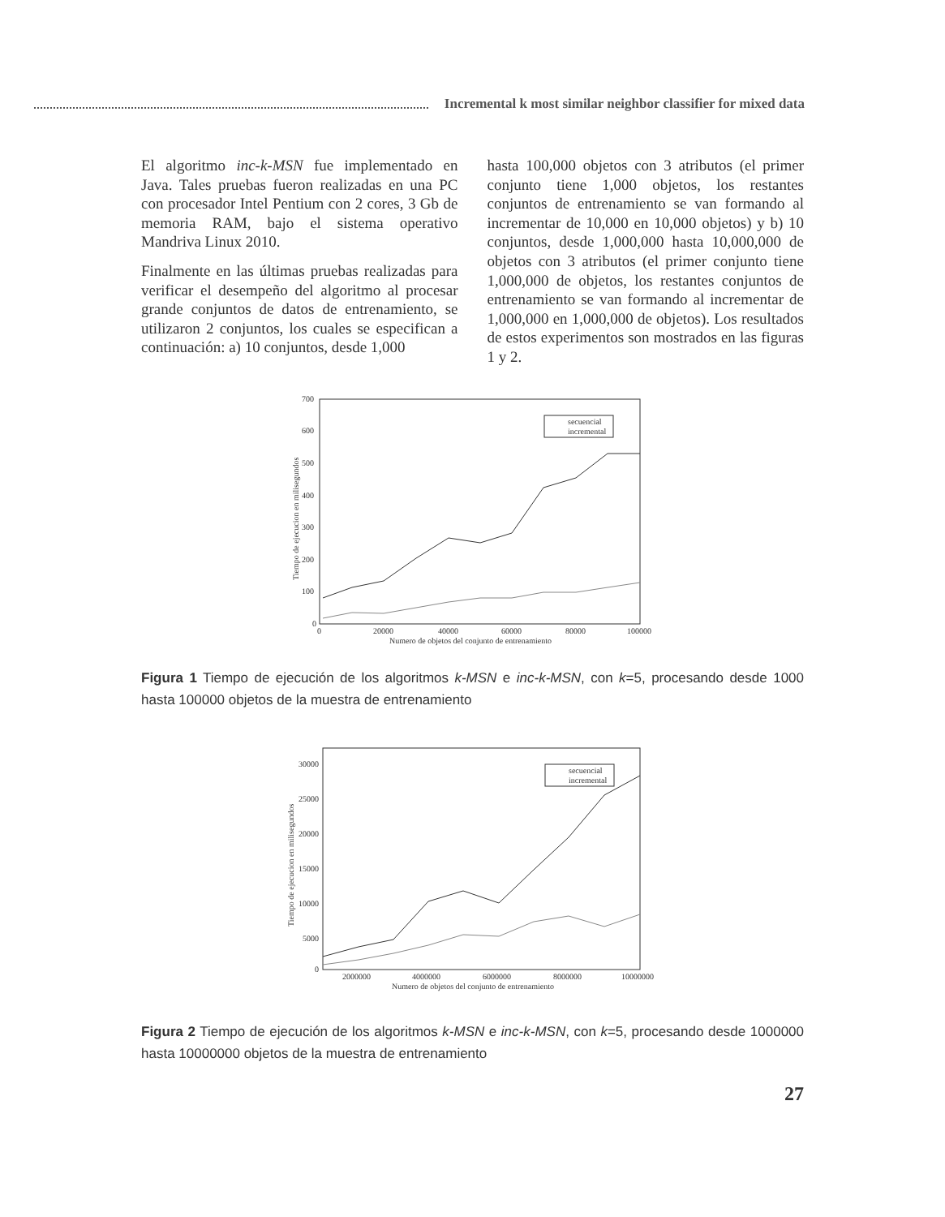Incremental k most similar neighbor classifier for mixed data
El algoritmo inc-k-MSN fue implementado en Java. Tales pruebas fueron realizadas en una PC con procesador Intel Pentium con 2 cores, 3 Gb de memoria RAM, bajo el sistema operativo Mandriva Linux 2010.
Finalmente en las últimas pruebas realizadas para verificar el desempeño del algoritmo al procesar grande conjuntos de datos de entrenamiento, se utilizaron 2 conjuntos, los cuales se especifican a continuación: a) 10 conjuntos, desde 1,000
hasta 100,000 objetos con 3 atributos (el primer conjunto tiene 1,000 objetos, los restantes conjuntos de entrenamiento se van formando al incrementar de 10,000 en 10,000 objetos) y b) 10 conjuntos, desde 1,000,000 hasta 10,000,000 de objetos con 3 atributos (el primer conjunto tiene 1,000,000 de objetos, los restantes conjuntos de entrenamiento se van formando al incrementar de 1,000,000 en 1,000,000 de objetos). Los resultados de estos experimentos son mostrados en las figuras 1 y 2.
700
600
500
400
300
200
100
0
0
20000
40000
60000
80000
100000
Numero de objetos del conjunto de entrenamiento
Tiempo de ejecucion en milisegundos
secuencial
incremental
Figura 1 Tiempo de ejecución de los algoritmos k-MSN e inc-k-MSN, con k=5, procesando desde 1000 hasta 100000 objetos de la muestra de entrenamiento
30000
25000
20000
15000
10000
5000
0
2000000
4000000
6000000
8000000
10000000
Numero de objetos del conjunto de entrenamiento
Tiempo de ejecucion en milisegundos
secuencial
incremental
Figura 2 Tiempo de ejecución de los algoritmos k-MSN e inc-k-MSN, con k=5, procesando desde 1000000 hasta 10000000 objetos de la muestra de entrenamiento
27